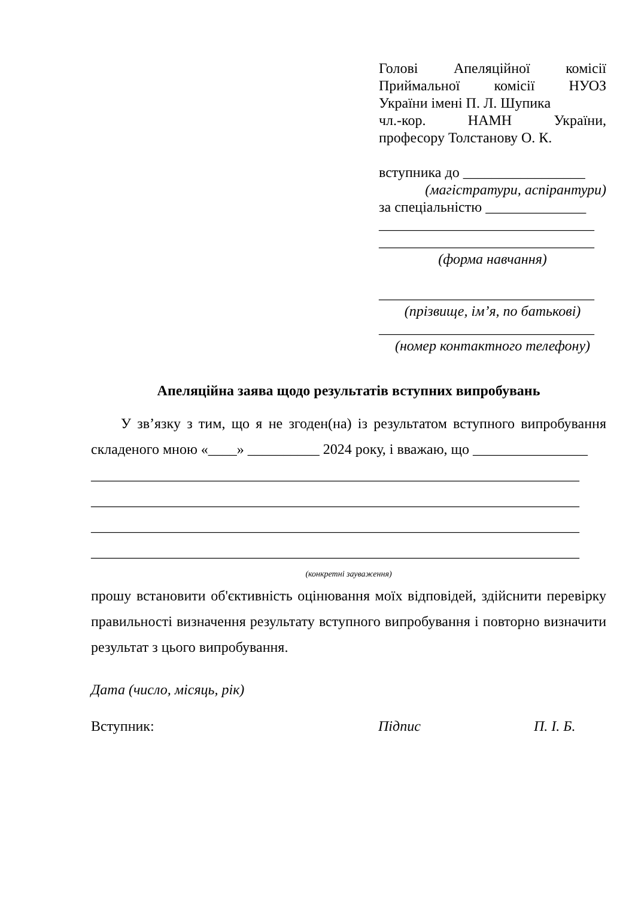Голові Апеляційної комісії
Приймальної комісії НУОЗ
України імені П. Л. Шупика
чл.-кор. НАМН України,
професору Толстанову О. К.
вступника до _________________
(магістратури, аспірантури)
за спеціальністю ______________
______________________________
______________________________
(форма навчання)
______________________________
(прізвище, ім’я, по батькові)
______________________________
(номер контактного телефону)
Апеляційна заява щодо результатів вступних випробувань
У зв’язку з тим, що я не згоден(на) із результатом вступного випробування складеного мною «____» __________ 2024 року, і вважаю, що ________________
____________________________________________________________________
____________________________________________________________________
____________________________________________________________________
____________________________________________________________________
(конкретні зауваження)
прошу встановити об'єктивність оцінювання моїх відповідей, здійснити перевірку правильності визначення результату вступного випробування і повторно визначити результат з цього випробування.
Дата (число, місяць, рік)
Вступник: Підпис П. І. Б.